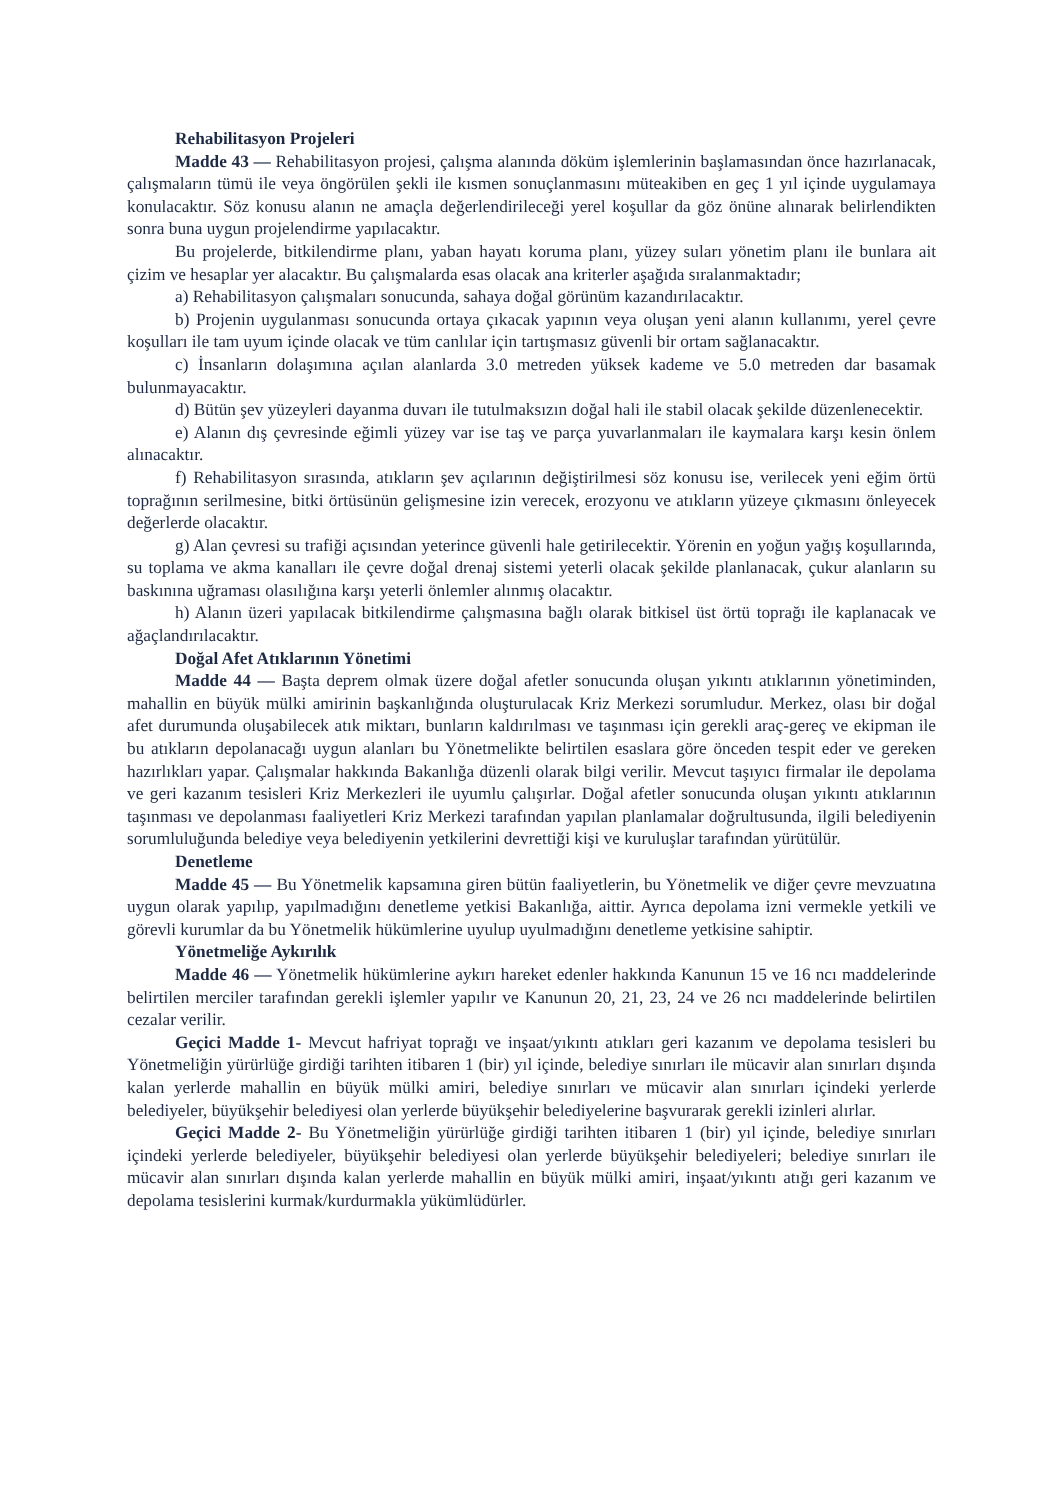Rehabilitasyon Projeleri
Madde 43 — Rehabilitasyon projesi, çalışma alanında döküm işlemlerinin başlamasından önce hazırlanacak, çalışmaların tümü ile veya öngörülen şekli ile kısmen sonuçlanmasını müteakiben en geç 1 yıl içinde uygulamaya konulacaktır. Söz konusu alanın ne amaçla değerlendirileceği yerel koşullar da göz önüne alınarak belirlendikten sonra buna uygun projelendirme yapılacaktır.
Bu projelerde, bitkilendirme planı, yaban hayatı koruma planı, yüzey suları yönetim planı ile bunlara ait çizim ve hesaplar yer alacaktır. Bu çalışmalarda esas olacak ana kriterler aşağıda sıralanmaktadır;
a) Rehabilitasyon çalışmaları sonucunda, sahaya doğal görünüm kazandırılacaktır.
b) Projenin uygulanması sonucunda ortaya çıkacak yapının veya oluşan yeni alanın kullanımı, yerel çevre koşulları ile tam uyum içinde olacak ve tüm canlılar için tartışmasız güvenli bir ortam sağlanacaktır.
c) İnsanların dolaşımına açılan alanlarda 3.0 metreden yüksek kademe ve 5.0 metreden dar basamak bulunmayacaktır.
d) Bütün şev yüzeyleri dayanma duvarı ile tutulmaksızın doğal hali ile stabil olacak şekilde düzenlenecektir.
e) Alanın dış çevresinde eğimli yüzey var ise taş ve parça yuvarlanmaları ile kaymalara karşı kesin önlem alınacaktır.
f) Rehabilitasyon sırasında, atıkların şev açılarının değiştirilmesi söz konusu ise, verilecek yeni eğim örtü toprağının serilmesine, bitki örtüsünün gelişmesine izin verecek, erozyonu ve atıkların yüzeye çıkmasını önleyecek değerlerde olacaktır.
g) Alan çevresi su trafiği açısından yeterince güvenli hale getirilecektir. Yörenin en yoğun yağış koşullarında, su toplama ve akma kanalları ile çevre doğal drenaj sistemi yeterli olacak şekilde planlanacak, çukur alanların su baskınına uğraması olasılığına karşı yeterli önlemler alınmış olacaktır.
h) Alanın üzeri yapılacak bitkilendirme çalışmasına bağlı olarak bitkisel üst örtü toprağı ile kaplanacak ve ağaçlandırılacaktır.
Doğal Afet Atıklarının Yönetimi
Madde 44 — Başta deprem olmak üzere doğal afetler sonucunda oluşan yıkıntı atıklarının yönetiminden, mahallin en büyük mülki amirinin başkanlığında oluşturulacak Kriz Merkezi sorumludur. Merkez, olası bir doğal afet durumunda oluşabilecek atık miktarı, bunların kaldırılması ve taşınması için gerekli araç-gereç ve ekipman ile bu atıkların depolanacağı uygun alanları bu Yönetmelikte belirtilen esaslara göre önceden tespit eder ve gereken hazırlıkları yapar. Çalışmalar hakkında Bakanlığa düzenli olarak bilgi verilir. Mevcut taşıyıcı firmalar ile depolama ve geri kazanım tesisleri Kriz Merkezleri ile uyumlu çalışırlar. Doğal afetler sonucunda oluşan yıkıntı atıklarının taşınması ve depolanması faaliyetleri Kriz Merkezi tarafından yapılan planlamalar doğrultusunda, ilgili belediyenin sorumluluğunda belediye veya belediyenin yetkilerini devrettiği kişi ve kuruluşlar tarafından yürütülür.
Denetleme
Madde 45 — Bu Yönetmelik kapsamına giren bütün faaliyetlerin, bu Yönetmelik ve diğer çevre mevzuatına uygun olarak yapılıp, yapılmadığını denetleme yetkisi Bakanlığa, aittir. Ayrıca depolama izni vermekle yetkili ve görevli kurumlar da bu Yönetmelik hükümlerine uyulup uyulmadığını denetleme yetkisine sahiptir.
Yönetmeliğe Aykırılık
Madde 46 — Yönetmelik hükümlerine aykırı hareket edenler hakkında Kanunun 15 ve 16 ncı maddelerinde belirtilen merciler tarafından gerekli işlemler yapılır ve Kanunun 20, 21, 23, 24 ve 26 ncı maddelerinde belirtilen cezalar verilir.
Geçici Madde 1- Mevcut hafriyat toprağı ve inşaat/yıkıntı atıkları geri kazanım ve depolama tesisleri bu Yönetmeliğin yürürlüğe girdiği tarihten itibaren 1 (bir) yıl içinde, belediye sınırları ile mücavir alan sınırları dışında kalan yerlerde mahallin en büyük mülki amiri, belediye sınırları ve mücavir alan sınırları içindeki yerlerde belediyeler, büyükşehir belediyesi olan yerlerde büyükşehir belediyelerine başvurarak gerekli izinleri alırlar.
Geçici Madde 2- Bu Yönetmeliğin yürürlüğe girdiği tarihten itibaren 1 (bir) yıl içinde, belediye sınırları içindeki yerlerde belediyeler, büyükşehir belediyesi olan yerlerde büyükşehir belediyeleri; belediye sınırları ile mücavir alan sınırları dışında kalan yerlerde mahallin en büyük mülki amiri, inşaat/yıkıntı atığı geri kazanım ve depolama tesislerini kurmak/kurdurmakla yükümlüdürler.